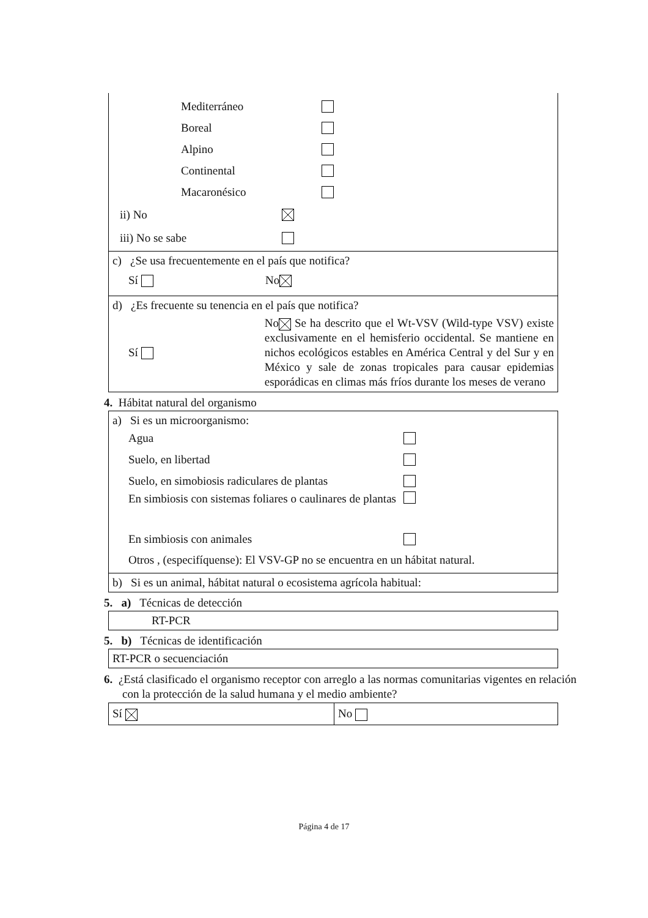Mediterráneo
Boreal
Alpino
Continental
Macaronésico
ii) No
iii) No se sabe
c) ¿Se usa frecuentemente en el país que notifica?
Sí No
d) ¿Es frecuente su tenencia en el país que notifica?
Sí
No Se ha descrito que el Wt-VSV (Wild-type VSV) existe exclusivamente en el hemisferio occidental. Se mantiene en nichos ecológicos estables en América Central y del Sur y en México y sale de zonas tropicales para causar epidemias esporádicas en climas más fríos durante los meses de verano
4. Hábitat natural del organismo
a) Si es un microorganismo:
Agua
Suelo, en libertad
Suelo, en simobiosis radiculares de plantas
En simbiosis con sistemas foliares o caulinares de plantas
En simbiosis con animales
Otros , (especifíquense): El VSV-GP no se encuentra en un hábitat natural.
b) Si es un animal, hábitat natural o ecosistema agrícola habitual:
5. a) Técnicas de detección
RT-PCR
5. b) Técnicas de identificación
RT-PCR o secuenciación
6. ¿Está clasificado el organismo receptor con arreglo a las normas comunitarias vigentes en relación con la protección de la salud humana y el medio ambiente?
Sí No
Página 4 de 17